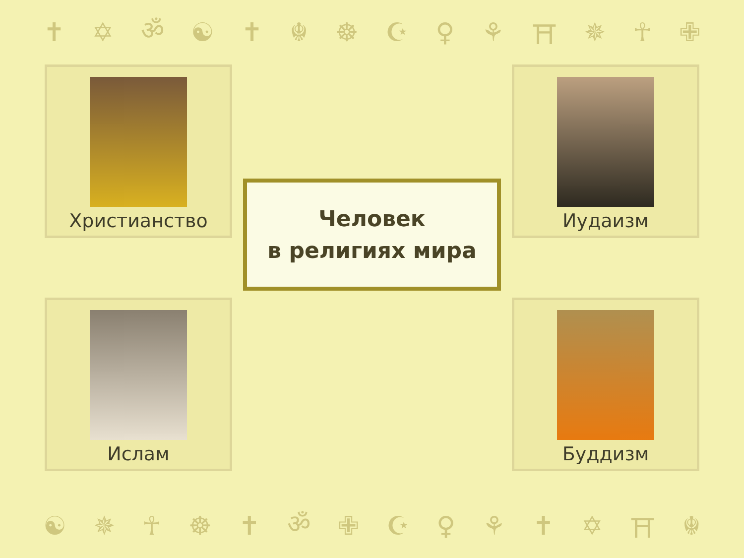✝ ✡ ॐ ☯ ✝ ☬ ☸ ☪ ♀ ⚘ ⛩ ✵ ☥ ✙
Христианство
Иудаизм
Человек
в религиях мира
Ислам
Буддизм
☯ ✵ ☥ ☸ ✝ ॐ ✙ ☪ ♀ ⚘ ✝ ✡ ⛩ ☬